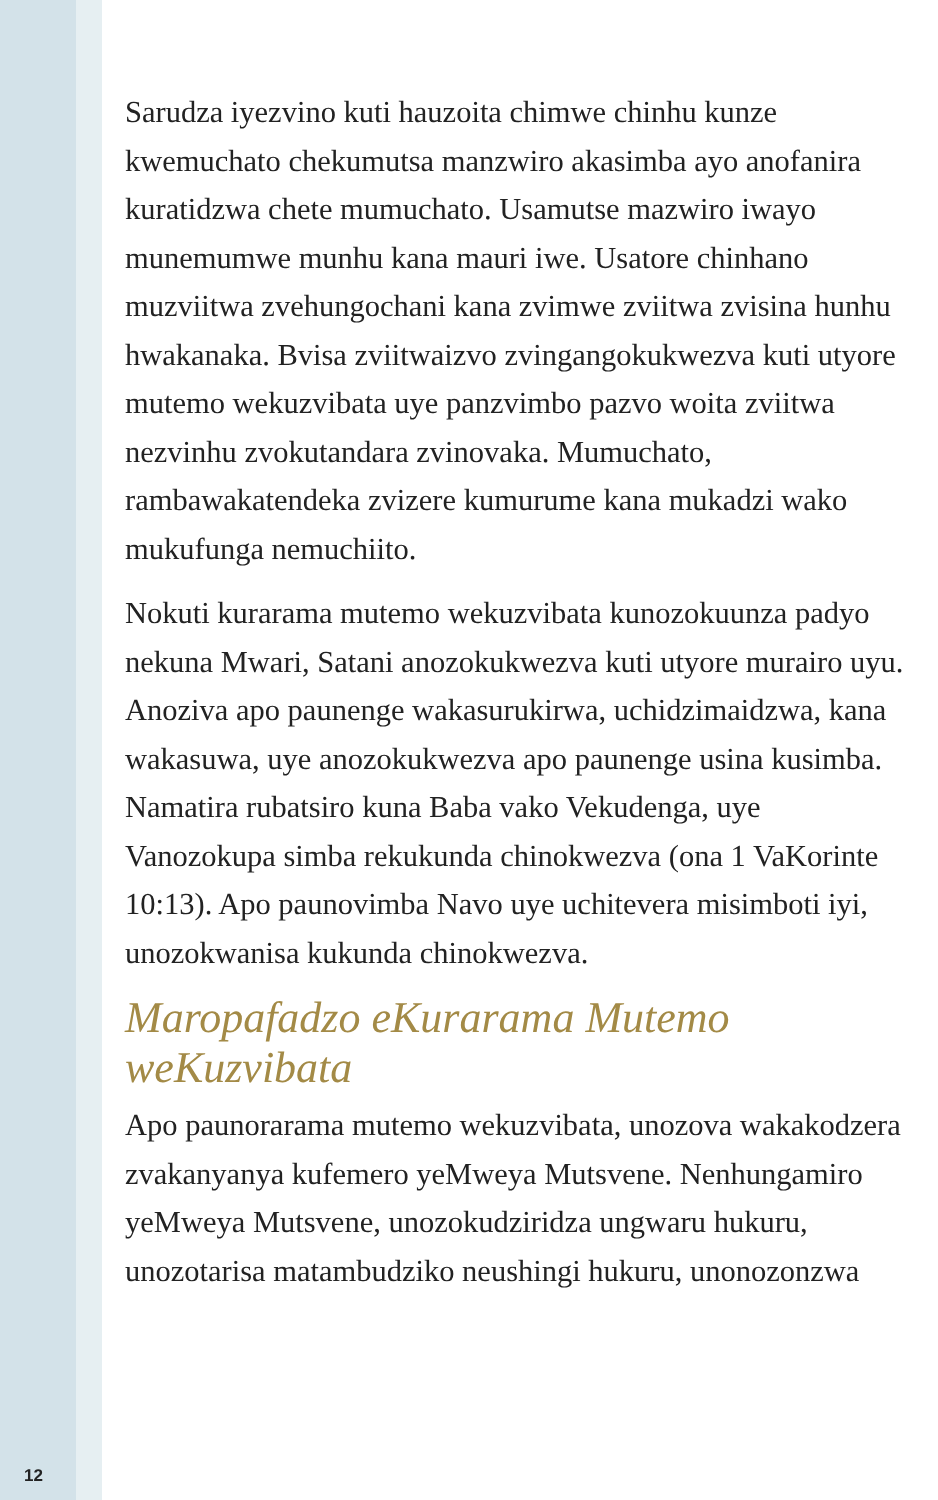Sarudza iyezvino kuti hauzoita chimwe chinhu kunze kwemuchato chekumutsa manzwiro akasimba ayo anofanira kuratidzwa chete mumuchato. Usamutse mazwiro iwayo munemumwe munhu kana mauri iwe. Usatore chinhano muzviitwa zvehungochani kana zvimwe zviitwa zvisina hunhu hwakanaka. Bvisa zviitwaizvo zvingangokukwezva kuti utyore mutemo wekuzvibata uye panzvimbo pazvo woita zviitwa nezvinhu zvokutandara zvinovaka. Mumuchato, rambawakatendeka zvizere kumurume kana mukadzi wako mukufunga nemuchiito.
Nokuti kurarama mutemo wekuzvibata kunozokuunza padyo nekuna Mwari, Satani anozokukwezva kuti utyore murairo uyu. Anoziva apo paunenge wakasurukirwa, uchidzimaidzwa, kana wakasuwa, uye anozokukwezva apo paunenge usina kusimba. Namatira rubatsiro kuna Baba vako Vekudenga, uye Vanozokupa simba rekukunda chinokwezva (ona 1 VaKorinte 10:13). Apo paunovimba Navo uye uchitevera misimboti iyi, unozokwanisa kukunda chinokwezva.
Maropafadzo eKurarama Mutemo weKuzvibata
Apo paunorarama mutemo wekuzvibata, unozova wakakodzera zvakanyanya kufemero yeMweya Mutsvene. Nenhungamiro yeMweya Mutsvene, unozokudziridza ungwaru hukuru, unozotarisa matambudziko neushingi hukuru, unonozonzwa
12